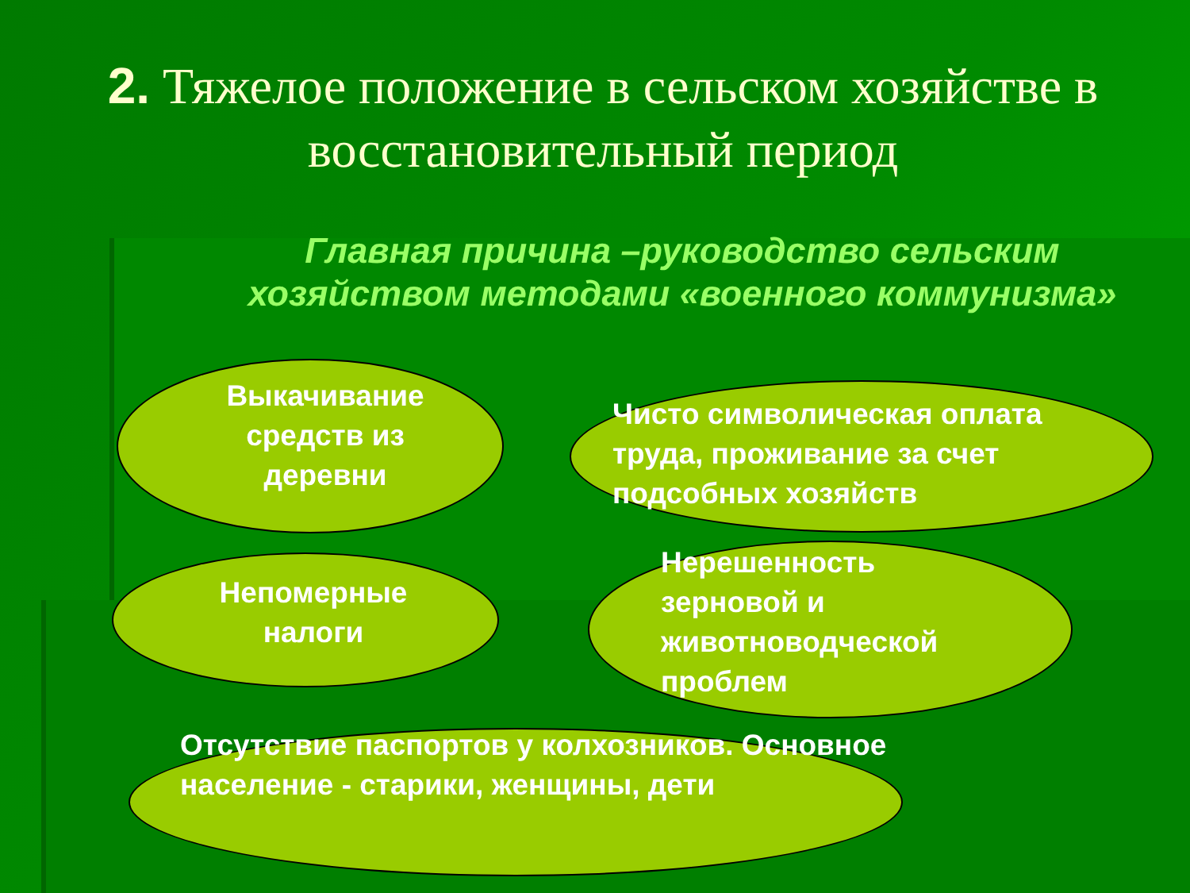2. Тяжелое положение в сельском хозяйстве в восстановительный период
Главная причина –руководство сельским хозяйством методами «военного коммунизма»
Выкачивание средств из деревни
Чисто символическая оплата труда, проживание за счет подсобных хозяйств
Непомерные налоги
Нерешенность зерновой и животноводческой проблем
Отсутствие паспортов у колхозников. Основное население - старики, женщины, дети